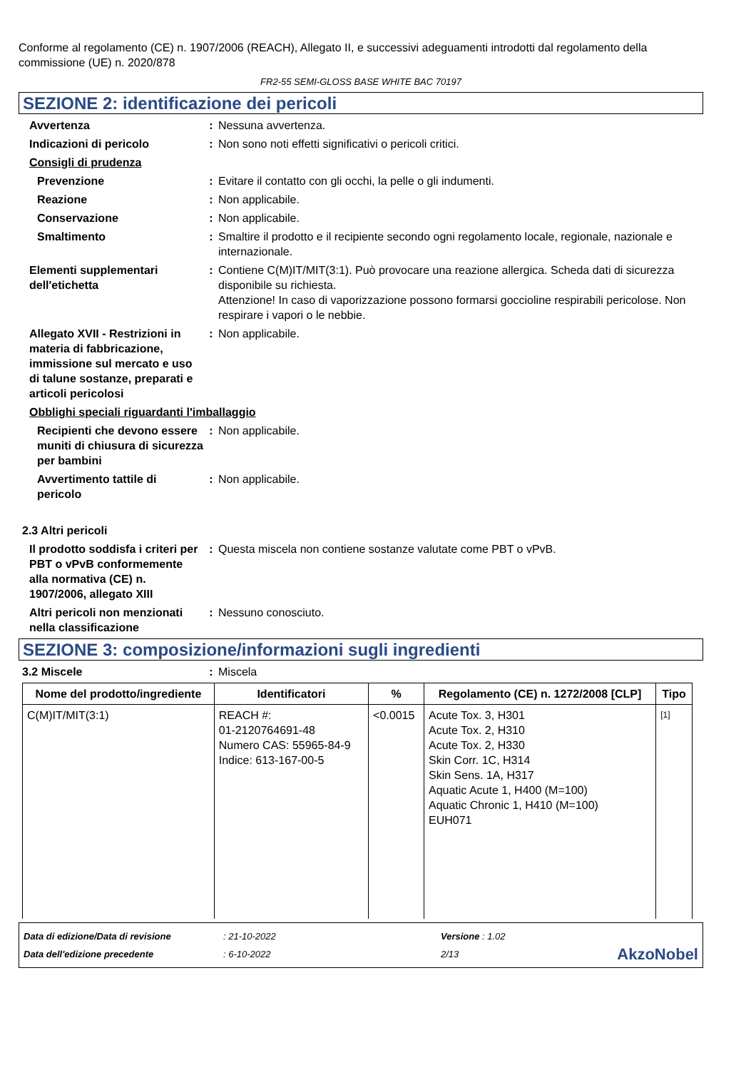Conforme al regolamento (CE) n. 1907/2006 (REACH), Allegato II, e successivi adeguamenti introdotti dal regolamento della commissione (UE) n. 2020/878
FR2-55 SEMI-GLOSS BASE WHITE BAC 70197
SEZIONE 2: identificazione dei pericoli
Avvertenza : Nessuna avvertenza.
Indicazioni di pericolo : Non sono noti effetti significativi o pericoli critici.
Consigli di prudenza
Prevenzione : Evitare il contatto con gli occhi, la pelle o gli indumenti.
Reazione : Non applicabile.
Conservazione : Non applicabile.
Smaltimento : Smaltire il prodotto e il recipiente secondo ogni regolamento locale, regionale, nazionale e internazionale.
Elementi supplementari dell'etichetta
: Contiene C(M)IT/MIT(3:1). Può provocare una reazione allergica. Scheda dati di sicurezza disponibile su richiesta.
Attenzione! In caso di vaporizzazione possono formarsi goccioline respirabili pericolose. Non respirare i vapori o le nebbie.
Allegato XVII - Restrizioni in materia di fabbricazione, immissione sul mercato e uso di talune sostanze, preparati e articoli pericolosi
: Non applicabile.
Obblighi speciali riguardanti l'imballaggio
Recipienti che devono essere muniti di chiusura di sicurezza per bambini
: Non applicabile.
Avvertimento tattile di pericolo
: Non applicabile.
2.3 Altri pericoli
Il prodotto soddisfa i criteri per PBT o vPvB conformemente alla normativa (CE) n. 1907/2006, allegato XIII
: Questa miscela non contiene sostanze valutate come PBT o vPvB.
Altri pericoli non menzionati nella classificazione
: Nessuno conosciuto.
SEZIONE 3: composizione/informazioni sugli ingredienti
3.2 Miscele : Miscela
| Nome del prodotto/ingrediente | Identificatori | % | Regolamento (CE) n. 1272/2008 [CLP] | Tipo |
| --- | --- | --- | --- | --- |
| C(M)IT/MIT(3:1) | REACH #: 01-2120764691-48 Numero CAS: 55965-84-9 Indice: 613-167-00-5 | <0.0015 | Acute Tox. 3, H301 Acute Tox. 2, H310 Acute Tox. 2, H330 Skin Corr. 1C, H314 Skin Sens. 1A, H317 Aquatic Acute 1, H400 (M=100) Aquatic Chronic 1, H410 (M=100) EUH071 | [1] |
Data di edizione/Data di revisione
Data dell'edizione precedente
: 21-10-2022
: 6-10-2022
Versione : 1.02
2/13
AkzoNobel